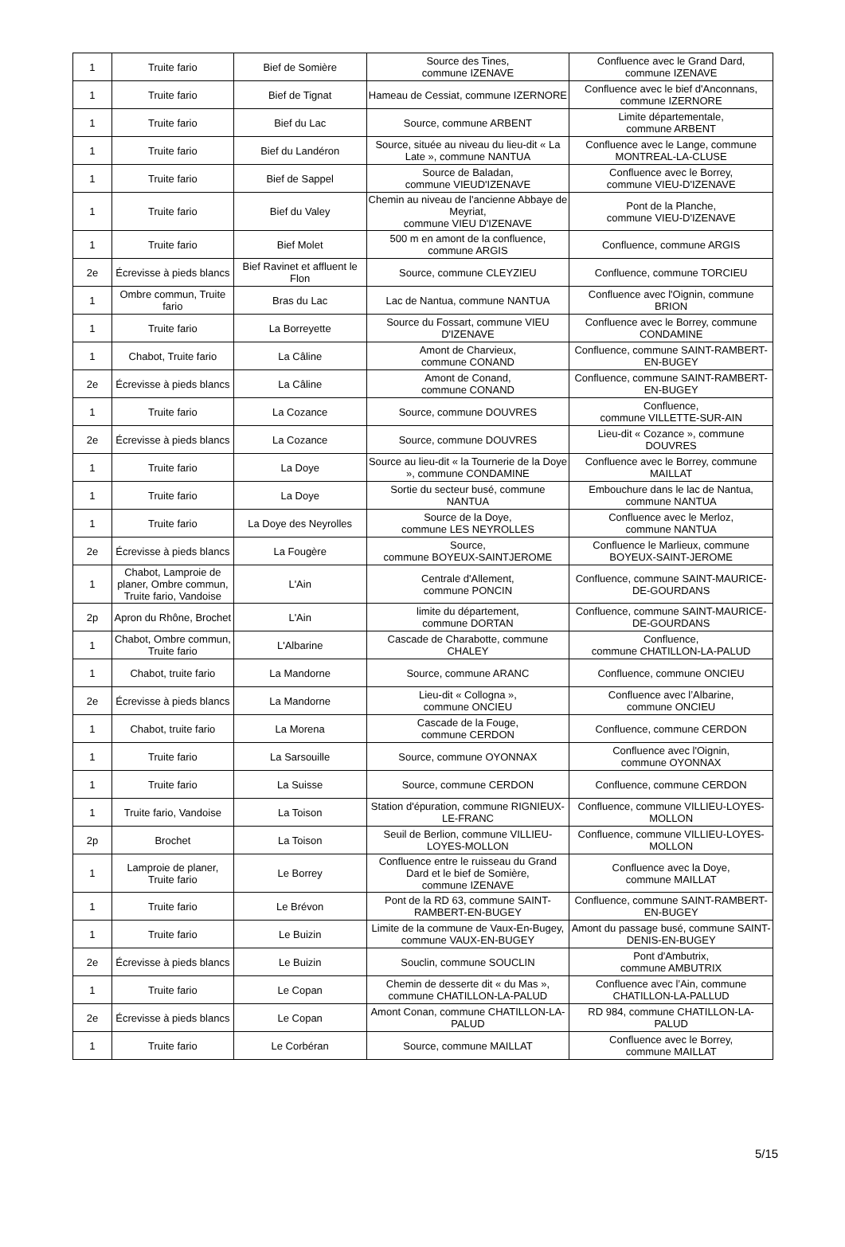| 1 | Truite fario | Bief de Somière | Source des Tines, commune IZENAVE | Confluence avec le Grand Dard, commune IZENAVE |
| 1 | Truite fario | Bief de Tignat | Hameau de Cessiat, commune IZERNORE | Confluence avec le bief d'Anconnans, commune IZERNORE |
| 1 | Truite fario | Bief du Lac | Source, commune ARBENT | Limite départementale, commune ARBENT |
| 1 | Truite fario | Bief du Landéron | Source, située au niveau du lieu-dit « La Late », commune NANTUA | Confluence avec le Lange, commune MONTREAL-LA-CLUSE |
| 1 | Truite fario | Bief de Sappel | Source de Baladan, commune VIEUD'IZENAVE | Confluence avec le Borrey, commune VIEU-D'IZENAVE |
| 1 | Truite fario | Bief du Valey | Chemin au niveau de l'ancienne Abbaye de Meyriat, commune VIEU D'IZENAVE | Pont de la Planche, commune VIEU-D'IZENAVE |
| 1 | Truite fario | Bief Molet | 500 m en amont de la confluence, commune ARGIS | Confluence, commune ARGIS |
| 2e | Écrevisse à pieds blancs | Bief Ravinet et affluent le Flon | Source, commune CLEYZIEU | Confluence, commune TORCIEU |
| 1 | Ombre commun, Truite fario | Bras du Lac | Lac de Nantua, commune NANTUA | Confluence avec l'Oignin, commune BRION |
| 1 | Truite fario | La Borreyette | Source du Fossart, commune VIEU D'IZENAVE | Confluence avec le Borrey, commune CONDAMINE |
| 1 | Chabot, Truite fario | La Câline | Amont de Charvieux, commune CONAND | Confluence, commune SAINT-RAMBERT-EN-BUGEY |
| 2e | Écrevisse à pieds blancs | La Câline | Amont de Conand, commune CONAND | Confluence, commune SAINT-RAMBERT-EN-BUGEY |
| 1 | Truite fario | La Cozance | Source, commune DOUVRES | Confluence, commune VILLETTE-SUR-AIN |
| 2e | Écrevisse à pieds blancs | La Cozance | Source, commune DOUVRES | Lieu-dit « Cozance », commune DOUVRES |
| 1 | Truite fario | La Doye | Source au lieu-dit « la Tournerie de la Doye », commune CONDAMINE | Confluence avec le Borrey, commune MAILLAT |
| 1 | Truite fario | La Doye | Sortie du secteur busé, commune NANTUA | Embouchure dans le lac de Nantua, commune NANTUA |
| 1 | Truite fario | La Doye des Neyrolles | Source de la Doye, commune LES NEYROLLES | Confluence avec le Merloz, commune NANTUA |
| 2e | Écrevisse à pieds blancs | La Fougère | Source, commune BOYEUX-SAINTJEROME | Confluence le Marlieux, commune BOYEUX-SAINT-JEROME |
| 1 | Chabot, Lamproie de planer, Ombre commun, Truite fario, Vandoise | L'Ain | Centrale d'Allement, commune PONCIN | Confluence, commune SAINT-MAURICE-DE-GOURDANS |
| 2p | Apron du Rhône, Brochet | L'Ain | limite du département, commune DORTAN | Confluence, commune SAINT-MAURICE-DE-GOURDANS |
| 1 | Chabot, Ombre commun, Truite fario | L'Albarine | Cascade de Charabotte, commune CHALEY | Confluence, commune CHATILLON-LA-PALUD |
| 1 | Chabot, truite fario | La Mandorne | Source, commune ARANC | Confluence, commune ONCIEU |
| 2e | Écrevisse à pieds blancs | La Mandorne | Lieu-dit « Collogna », commune ONCIEU | Confluence avec l’Albarine, commune ONCIEU |
| 1 | Chabot, truite fario | La Morena | Cascade de la Fouge, commune CERDON | Confluence, commune CERDON |
| 1 | Truite fario | La Sarsouille | Source, commune OYONNAX | Confluence avec l'Oignin, commune OYONNAX |
| 1 | Truite fario | La Suisse | Source, commune CERDON | Confluence, commune CERDON |
| 1 | Truite fario, Vandoise | La Toison | Station d'épuration, commune RIGNIEUX-LE-FRANC | Confluence, commune VILLIEU-LOYES-MOLLON |
| 2p | Brochet | La Toison | Seuil de Berlion, commune VILLIEU-LOYES-MOLLON | Confluence, commune VILLIEU-LOYES-MOLLON |
| 1 | Lamproie de planer, Truite fario | Le Borrey | Confluence entre le ruisseau du Grand Dard et le bief de Somière, commune IZENAVE | Confluence avec la Doye, commune MAILLAT |
| 1 | Truite fario | Le Brévon | Pont de la RD 63, commune SAINT-RAMBERT-EN-BUGEY | Confluence, commune SAINT-RAMBERT-EN-BUGEY |
| 1 | Truite fario | Le Buizin | Limite de la commune de Vaux-En-Bugey, commune VAUX-EN-BUGEY | Amont du passage busé, commune SAINT-DENIS-EN-BUGEY |
| 2e | Écrevisse à pieds blancs | Le Buizin | Souclin, commune SOUCLIN | Pont d'Ambutrix, commune AMBUTRIX |
| 1 | Truite fario | Le Copan | Chemin de desserte dit « du Mas », commune CHATILLON-LA-PALUD | Confluence avec l’Ain, commune CHATILLON-LA-PALLUD |
| 2e | Écrevisse à pieds blancs | Le Copan | Amont Conan, commune CHATILLON-LA-PALUD | RD 984, commune CHATILLON-LA-PALUD |
| 1 | Truite fario | Le Corbéran | Source, commune MAILLAT | Confluence avec le Borrey, commune MAILLAT |
5/15